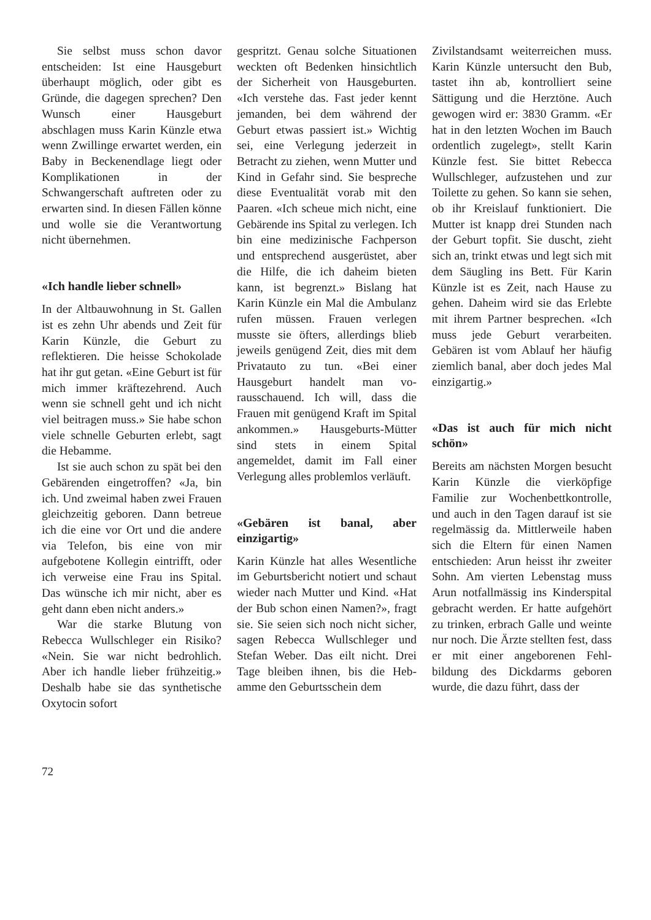Sie selbst muss schon davor entscheiden: Ist eine Hausgeburt überhaupt möglich, oder gibt es Gründe, die dagegen sprechen? Den Wunsch einer Hausgeburt abschlagen muss Karin Künzle etwa wenn Zwillinge erwartet werden, ein Baby in Beckenend­lage liegt oder Komplikationen in der Schwangerschaft auftreten oder zu erwarten sind. In diesen Fällen könne und wolle sie die Verantwortung nicht überneh­men.
«Ich handle lieber schnell»
In der Altbauwohnung in St. Gal­len ist es zehn Uhr abends und Zeit für Karin Künzle, die Ge­burt zu reflektieren. Die heisse Schokolade hat ihr gut getan. «Eine Geburt ist für mich immer kräftezehrend. Auch wenn sie schnell geht und ich nicht viel beitragen muss.» Sie habe schon viele schnelle Geburten erlebt, sagt die Hebamme.
Ist sie auch schon zu spät bei den Gebärenden eingetroffen? «Ja, bin ich. Und zweimal haben zwei Frauen gleichzeitig gebo­ren. Dann betreue ich die eine vor Ort und die andere via Tele­fon, bis eine von mir aufgebote­ne Kollegin eintrifft, oder ich verweise eine Frau ins Spital. Das wünsche ich mir nicht, aber es geht dann eben nicht anders.»
War die starke Blutung von Rebecca Wullschleger ein Risi­ko? «Nein. Sie war nicht bedroh­lich. Aber ich handle lieber früh­zeitig.» Deshalb habe sie das synthetische Oxytocin sofort
gespritzt. Genau solche Situatio­nen weckten oft Bedenken hin­sichtlich der Sicherheit von Hausgeburten. «Ich verstehe das. Fast jeder kennt jemanden, bei dem während der Geburt etwas passiert ist.» Wichtig sei, eine Verlegung jederzeit in Betracht zu ziehen, wenn Mutter und Kind in Gefahr sind. Sie bespre­che diese Eventualität vorab mit den Paaren. «Ich scheue mich nicht, eine Gebärende ins Spital zu verlegen. Ich bin eine medizi­nische Fachperson und entspre­chend ausgerüstet, aber die Hil­fe, die ich daheim bieten kann, ist begrenzt.» Bislang hat Karin Künzle ein Mal die Ambulanz rufen müssen. Frauen verlegen musste sie öfters, allerdings blieb jeweils genügend Zeit, dies mit dem Privatauto zu tun. «Bei ei­ner Hausgeburt handelt man vo­rausschauend. Ich will, dass die Frauen mit genügend Kraft im Spital ankommen.» Hausge­burts-Mütter sind stets in einem Spital angemeldet, damit im Fall einer Verlegung alles problemlos verläuft.
«Gebären ist banal, aber einzigartig»
Karin Künzle hat alles Wesentli­che im Geburtsbericht notiert und schaut wieder nach Mutter und Kind. «Hat der Bub schon einen Namen?», fragt sie. Sie seien sich noch nicht sicher, sa­gen Rebecca Wullschleger und Stefan Weber. Das eilt nicht. Drei Tage bleiben ihnen, bis die Heb­amme den Geburtsschein dem
Zivilstandsamt weiterreichen muss. Karin Künzle untersucht den Bub, tastet ihn ab, kontrol­liert seine Sättigung und die Herztöne. Auch gewogen wird er: 3830 Gramm. «Er hat in den letzten Wochen im Bauch or­dentlich zugelegt», stellt Karin Künzle fest. Sie bittet Rebecca Wullschleger, aufzustehen und zur Toilette zu gehen. So kann sie sehen, ob ihr Kreislauf funktio­niert. Die Mutter ist knapp drei Stunden nach der Geburt topfit. Sie duscht, zieht sich an, trinkt etwas und legt sich mit dem Säugling ins Bett. Für Karin Künzle ist es Zeit, nach Hause zu gehen. Daheim wird sie das Er­lebte mit ihrem Partner bespre­chen. «Ich muss jede Geburt verarbeiten. Gebären ist vom Ablauf her häufig ziemlich banal, aber doch jedes Mal einzigartig.»
«Das ist auch für mich nicht schön»
Bereits am nächsten Morgen be­sucht Karin Künzle die vierköp­fige Familie zur Wochenbett­kontrolle, und auch in den Tagen darauf ist sie regelmässig da. Mittlerweile haben sich die El­tern für einen Namen entschie­den: Arun heisst ihr zweiter Sohn. Am vierten Lebenstag muss Arun notfallmässig ins Kinderspital gebracht werden. Er hatte aufgehört zu trinken, erbrach Galle und weinte nur noch. Die Ärzte stellten fest, dass er mit einer angeborenen Fehl­bildung des Dickdarms geboren wurde, die dazu führt, dass der
72